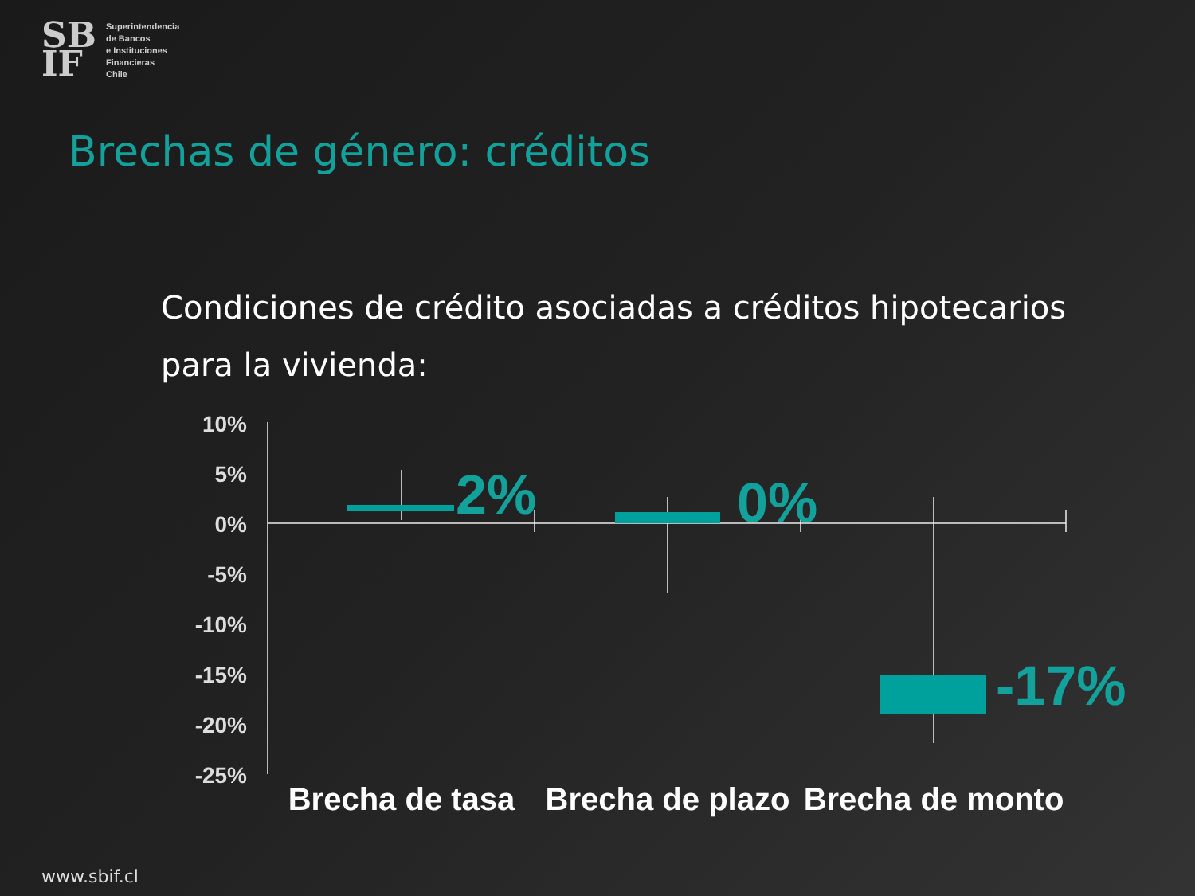SB
IF
Superintendencia
de Bancos
e Instituciones
Financieras
Chile
Brechas de género: créditos
Condiciones de crédito asociadas a créditos hipotecarios
para la vivienda:
10%
5%
0%
-5%
-10%
-15%
-20%
-25%
2%
0%
-17%
Brecha de tasa
Brecha de plazo
Brecha de monto
www.sbif.cl